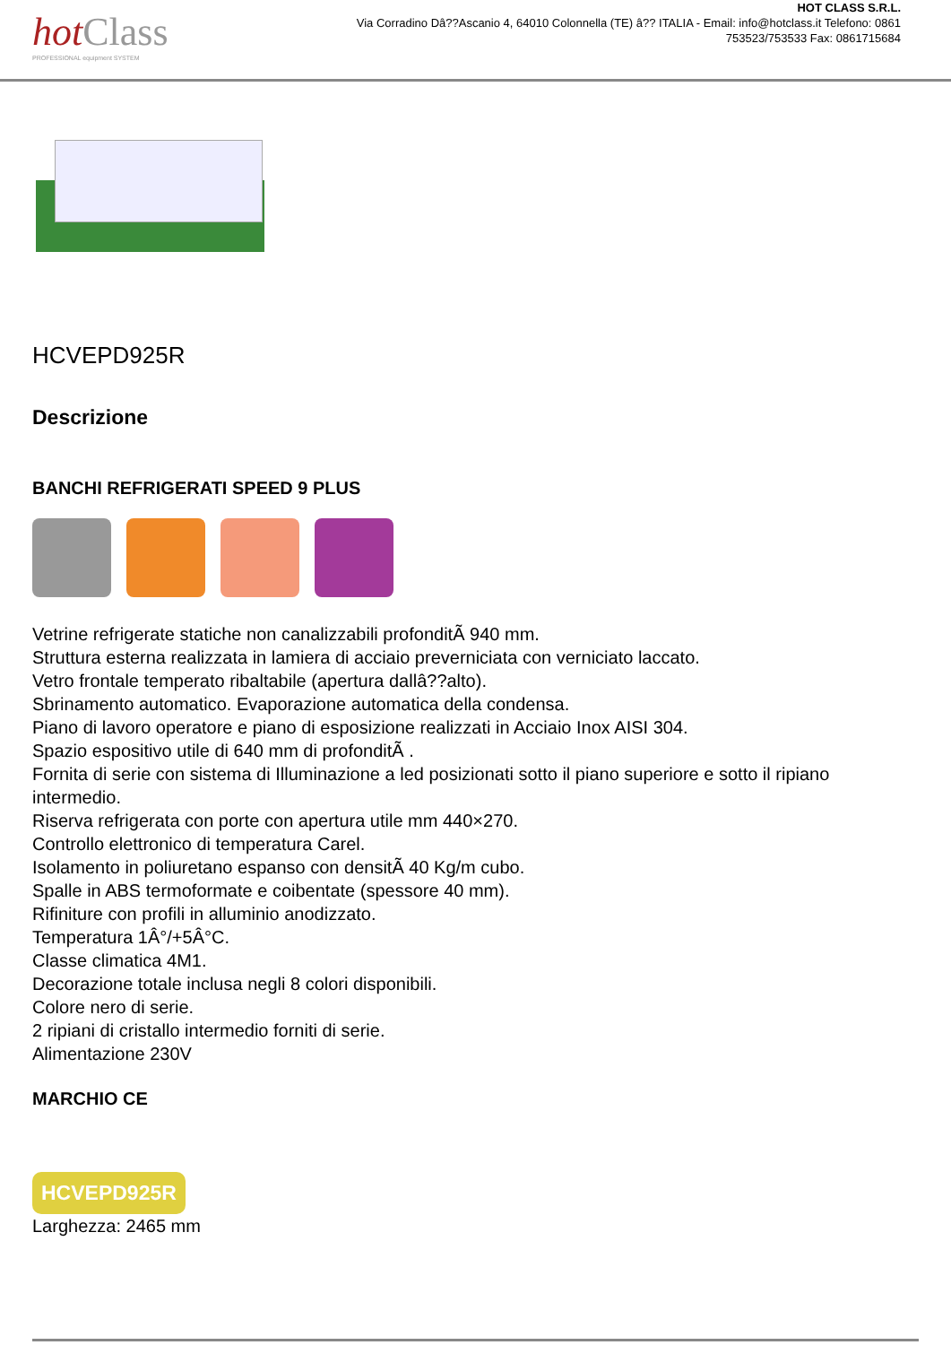hotClass
PROFESSIONAL equipment SYSTEM
HOT CLASS S.R.L.
Via Corradino Dâ??Ascanio 4, 64010 Colonnella (TE) â?? ITALIA - Email: info@hotclass.it Telefono: 0861 753523/753533 Fax: 0861715684
HCVEPD925R
Descrizione
BANCHI REFRIGERATI SPEED 9 PLUS
Vetrine refrigerate statiche non canalizzabili profonditÃ 940 mm.
Struttura esterna realizzata in lamiera di acciaio preverniciata con verniciato laccato.
Vetro frontale temperato ribaltabile (apertura dallâ??alto).
Sbrinamento automatico. Evaporazione automatica della condensa.
Piano di lavoro operatore e piano di esposizione realizzati in Acciaio Inox AISI 304.
Spazio espositivo utile di 640 mm di profonditÃ .
Fornita di serie con sistema di Illuminazione a led posizionati sotto il piano superiore e sotto il ripiano intermedio.
Riserva refrigerata con porte con apertura utile mm 440×270.
Controllo elettronico di temperatura Carel.
Isolamento in poliuretano espanso con densitÃ 40 Kg/m cubo.
Spalle in ABS termoformate e coibentate (spessore 40 mm).
Rifiniture con profili in alluminio anodizzato.
Temperatura 1Â°/+5Â°C.
Classe climatica 4M1.
Decorazione totale inclusa negli 8 colori disponibili.
Colore nero di serie.
2 ripiani di cristallo intermedio forniti di serie.
Alimentazione 230V
MARCHIO CE
HCVEPD925R
Larghezza: 2465 mm